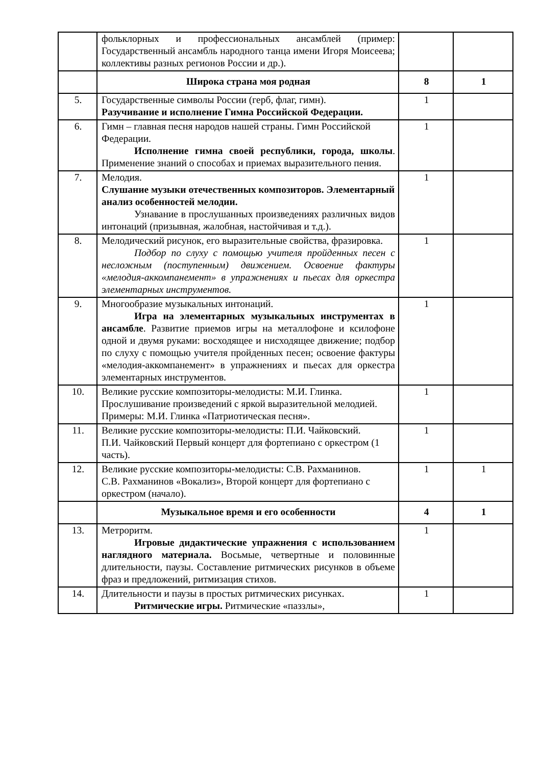| | фольклорных и профессиональных ансамблей (пример: Государственный ансамбль народного танца имени Игоря Моисеева; коллективы разных регионов России и др.). | | |
| | Широка страна моя родная | 8 | 1 |
| 5. | Государственные символы России (герб, флаг, гимн). Разучивание и исполнение Гимна Российской Федерации. | 1 | |
| 6. | Гимн – главная песня народов нашей страны. Гимн Российской Федерации. Исполнение гимна своей республики, города, школы . Применение знаний о способах и приемах выразительного пения. | 1 | |
| 7. | Мелодия. Слушание музыки отечественных композиторов. Элементарный анализ особенностей мелодии. Узнавание в прослушанных произведениях различных видов интонаций (призывная, жалобная, настойчивая и т.д.). | 1 | |
| 8. | Мелодический рисунок, его выразительные свойства, фразировка. Подбор по слуху с помощью учителя пройденных песен с несложным (поступенным) движением. Освоение фактуры «мелодия-аккомпанемент» в упражнениях и пьесах для оркестра элементарных инструментов. | 1 | |
| 9. | Многообразие музыкальных интонаций. Игра на элементарных музыкальных инструментах в ансамбле . Развитие приемов игры на металлофоне и ксилофоне одной и двумя руками: восходящее и нисходящее движение; подбор по слуху с помощью учителя пройденных песен; освоение фактуры «мелодия-аккомпанемент» в упражнениях и пьесах для оркестра элементарных инструментов. | 1 | |
| 10. | Великие русские композиторы-мелодисты: М.И. Глинка. Прослушивание произведений с яркой выразительной мелодией. Примеры: М.И. Глинка «Патриотическая песня». | 1 | |
| 11. | Великие русские композиторы-мелодисты: П.И. Чайковский. П.И. Чайковский Первый концерт для фортепиано с оркестром (1 часть). | 1 | |
| 12. | Великие русские композиторы-мелодисты: С.В. Рахманинов. С.В. Рахманинов «Вокализ», Второй концерт для фортепиано с оркестром (начало). | 1 | 1 |
| | Музыкальное время и его особенности | 4 | 1 |
| 13. | Метроритм. Игровые дидактические упражнения с использованием наглядного материала. Восьмые, четвертные и половинные длительности, паузы. Составление ритмических рисунков в объеме фраз и предложений, ритмизация стихов. | 1 | |
| 14. | Длительности и паузы в простых ритмических рисунках. Ритмические игры. Ритмические «паззлы», | 1 | |